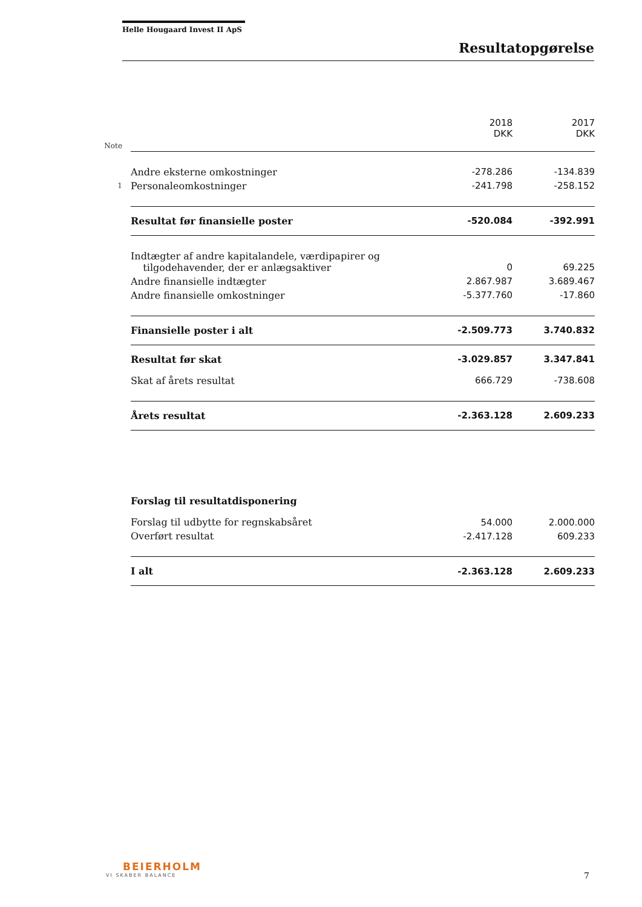Helle Hougaard Invest II ApS
Resultatopgørelse
| | | 2018 DKK | 2017 DKK |
| Note | | | |
| | Andre eksterne omkostninger | -278.286 | -134.839 |
| 1 | Personaleomkostninger | -241.798 | -258.152 |
| | Resultat før finansielle poster | -520.084 | -392.991 |
| | Indtægter af andre kapitalandele, værdipapirer og tilgodehavender, der er anlægsaktiver | 0 | 69.225 |
| | Andre finansielle indtægter | 2.867.987 | 3.689.467 |
| | Andre finansielle omkostninger | -5.377.760 | -17.860 |
| | Finansielle poster i alt | -2.509.773 | 3.740.832 |
| | Resultat før skat | -3.029.857 | 3.347.841 |
| | Skat af årets resultat | 666.729 | -738.608 |
| | Årets resultat | -2.363.128 | 2.609.233 |
| | Forslag til resultatdisponering | | |
| | Forslag til udbytte for regnskabsåret | 54.000 | 2.000.000 |
| | Overført resultat | -2.417.128 | 609.233 |
| | I alt | -2.363.128 | 2.609.233 |
BEIERHOLM
VI SKABER BALANCE
7